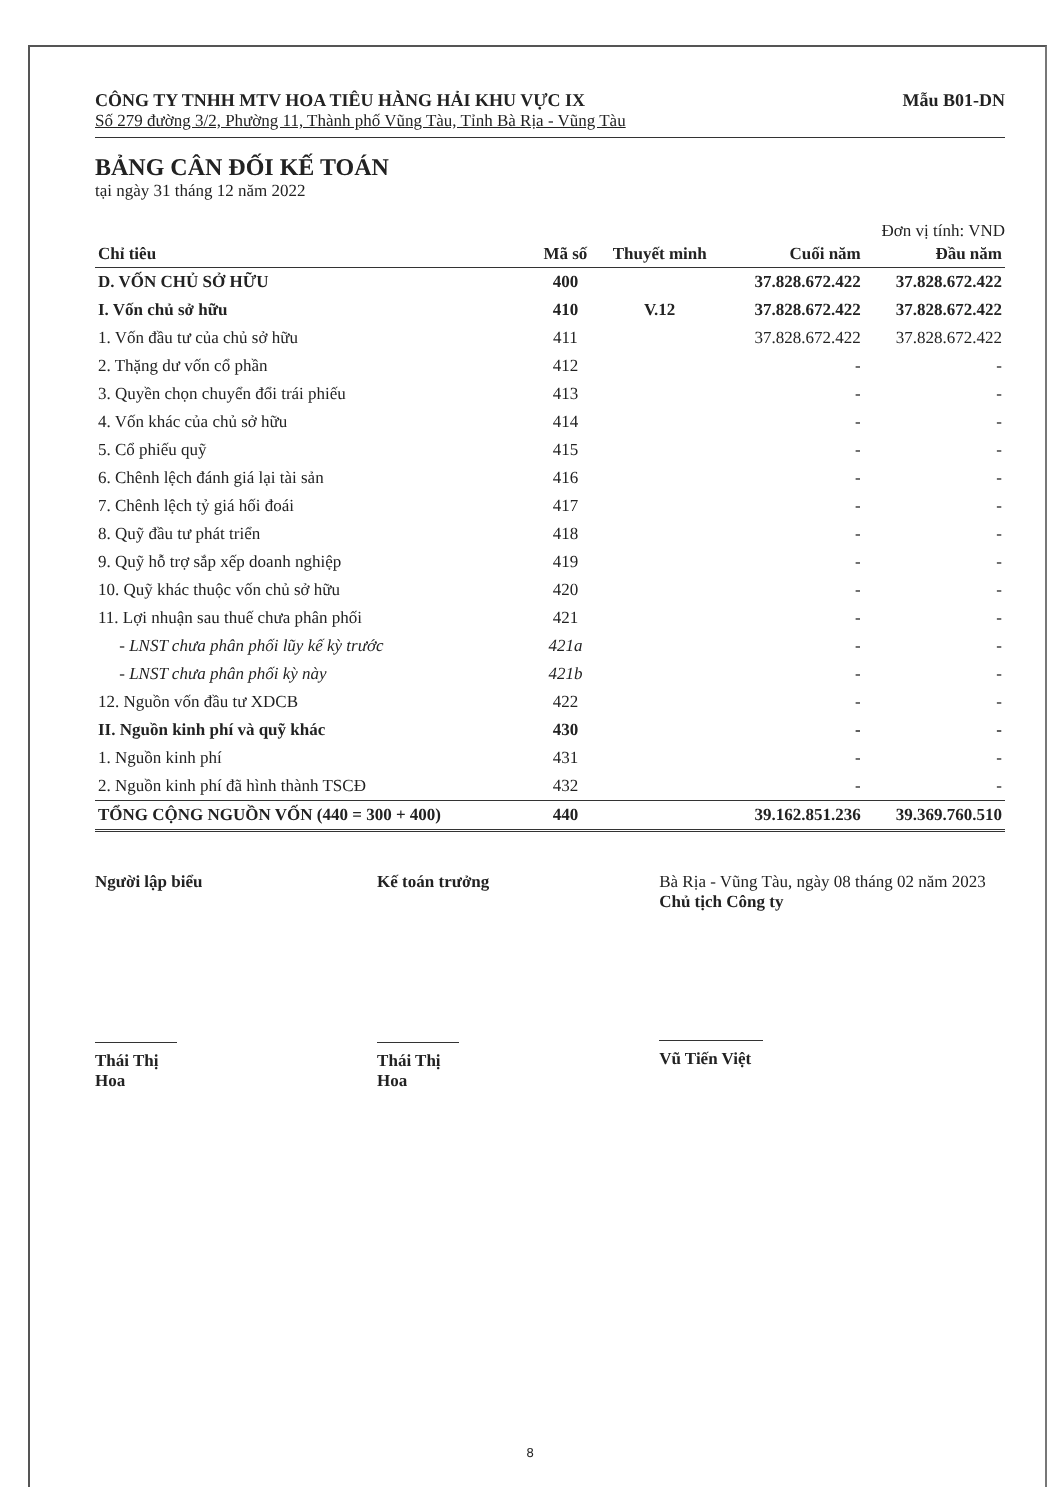CÔNG TY TNHH MTV HOA TIÊU HÀNG HẢI KHU VỰC IX
Số 279 đường 3/2, Phường 11, Thành phố Vũng Tàu, Tỉnh Bà Rịa - Vũng Tàu
Mẫu B01-DN
BẢNG CÂN ĐỐI KẾ TOÁN
tại ngày 31 tháng 12 năm 2022
Đơn vị tính: VND
| Chỉ tiêu | Mã số | Thuyết minh | Cuối năm | Đầu năm |
| --- | --- | --- | --- | --- |
| D. VỐN CHỦ SỞ HỮU | 400 | | 37.828.672.422 | 37.828.672.422 |
| I. Vốn chủ sở hữu | 410 | V.12 | 37.828.672.422 | 37.828.672.422 |
| 1. Vốn đầu tư của chủ sở hữu | 411 | | 37.828.672.422 | 37.828.672.422 |
| 2. Thặng dư vốn cổ phần | 412 | | - | - |
| 3. Quyền chọn chuyển đổi trái phiếu | 413 | | - | - |
| 4. Vốn khác của chủ sở hữu | 414 | | - | - |
| 5. Cổ phiếu quỹ | 415 | | - | - |
| 6. Chênh lệch đánh giá lại tài sản | 416 | | - | - |
| 7. Chênh lệch tỷ giá hối đoái | 417 | | - | - |
| 8. Quỹ đầu tư phát triển | 418 | | - | - |
| 9. Quỹ hỗ trợ sắp xếp doanh nghiệp | 419 | | - | - |
| 10. Quỹ khác thuộc vốn chủ sở hữu | 420 | | - | - |
| 11. Lợi nhuận sau thuế chưa phân phối | 421 | | - | - |
| - LNST chưa phân phối lũy kế kỳ trước | 421a | | - | - |
| - LNST chưa phân phối kỳ này | 421b | | - | - |
| 12. Nguồn vốn đầu tư XDCB | 422 | | - | - |
| II. Nguồn kinh phí và quỹ khác | 430 | | - | - |
| 1. Nguồn kinh phí | 431 | | - | - |
| 2. Nguồn kinh phí đã hình thành TSCĐ | 432 | | - | - |
| TỔNG CỘNG NGUỒN VỐN (440 = 300 + 400) | 440 | | 39.162.851.236 | 39.369.760.510 |
Người lập biểu
Thái Thị Hoa
Kế toán trưởng
Thái Thị Hoa
Bà Rịa - Vũng Tàu, ngày 08 tháng 02 năm 2023
Chủ tịch Công ty
Vũ Tiến Việt
8